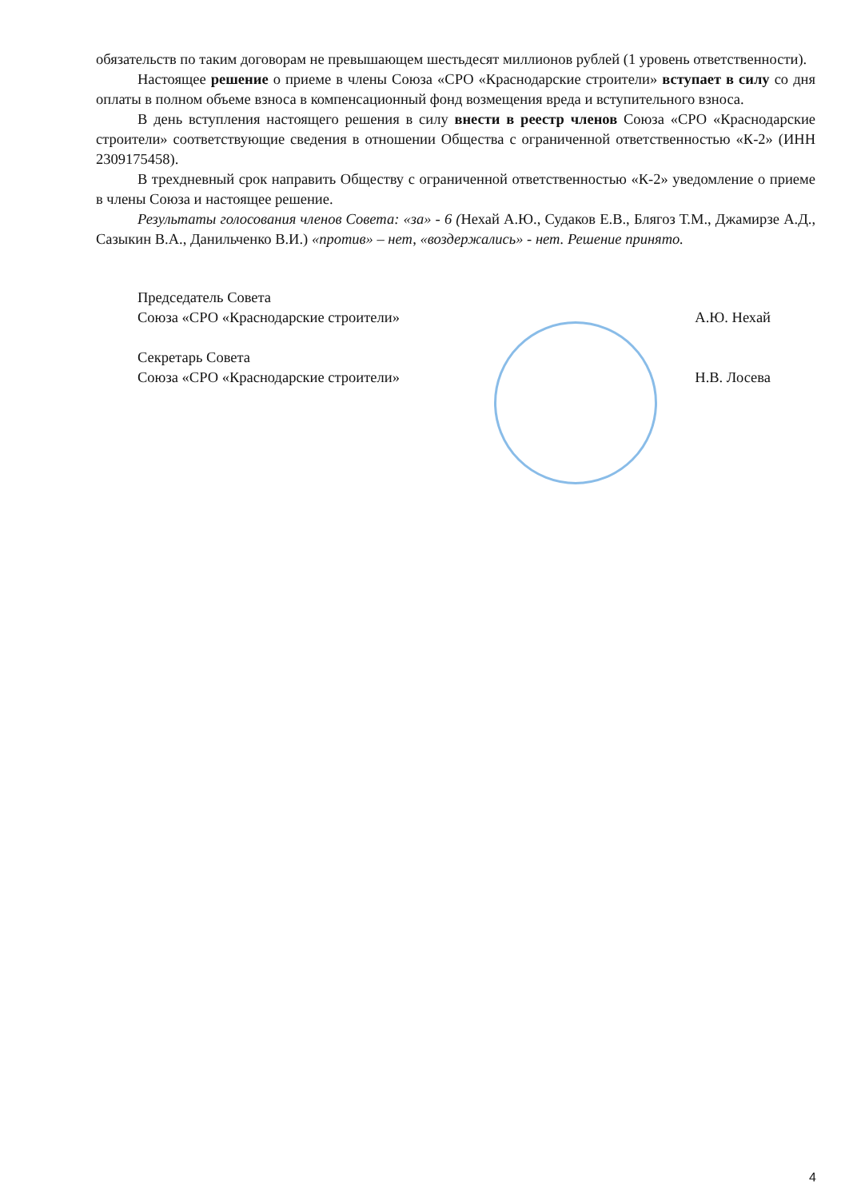обязательств по таким договорам не превышающем шестьдесят миллионов рублей (1 уровень ответственности).
Настоящее решение о приеме в члены Союза «СРО «Краснодарские строители» вступает в силу со дня оплаты в полном объеме взноса в компенсационный фонд возмещения вреда и вступительного взноса.
В день вступления настоящего решения в силу внести в реестр членов Союза «СРО «Краснодарские строители» соответствующие сведения в отношении Общества с ограниченной ответственностью «К-2» (ИНН 2309175458).
В трехдневный срок направить Обществу с ограниченной ответственностью «К-2» уведомление о приеме в члены Союза и настоящее решение.
Результаты голосования членов Совета: «за» - 6 (Нехай А.Ю., Судаков Е.В., Блягоз Т.М., Джамирзе А.Д., Сазыкин В.А., Данильченко В.И.) «против» – нет, «воздержались» - нет. Решение принято.
Председатель Совета
Союза «СРО «Краснодарские строители» А.Ю. Нехай
Секретарь Совета
Союза «СРО «Краснодарские строители» Н.В. Лосева
4